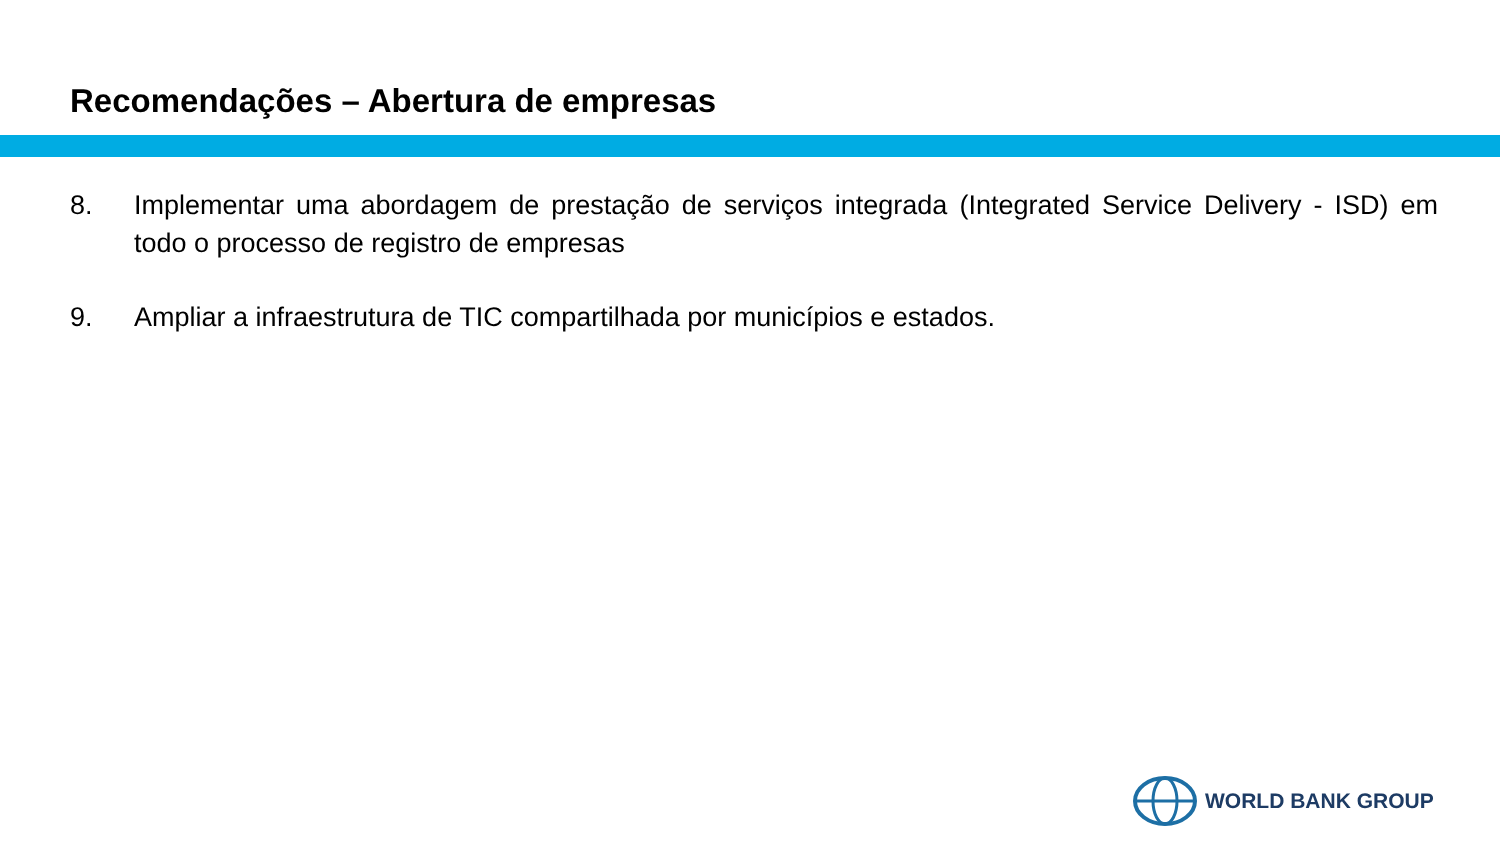Recomendações – Abertura de empresas
8. Implementar uma abordagem de prestação de serviços integrada (Integrated Service Delivery - ISD) em todo o processo de registro de empresas
9. Ampliar a infraestrutura de TIC compartilhada por municípios e estados.
WORLD BANK GROUP